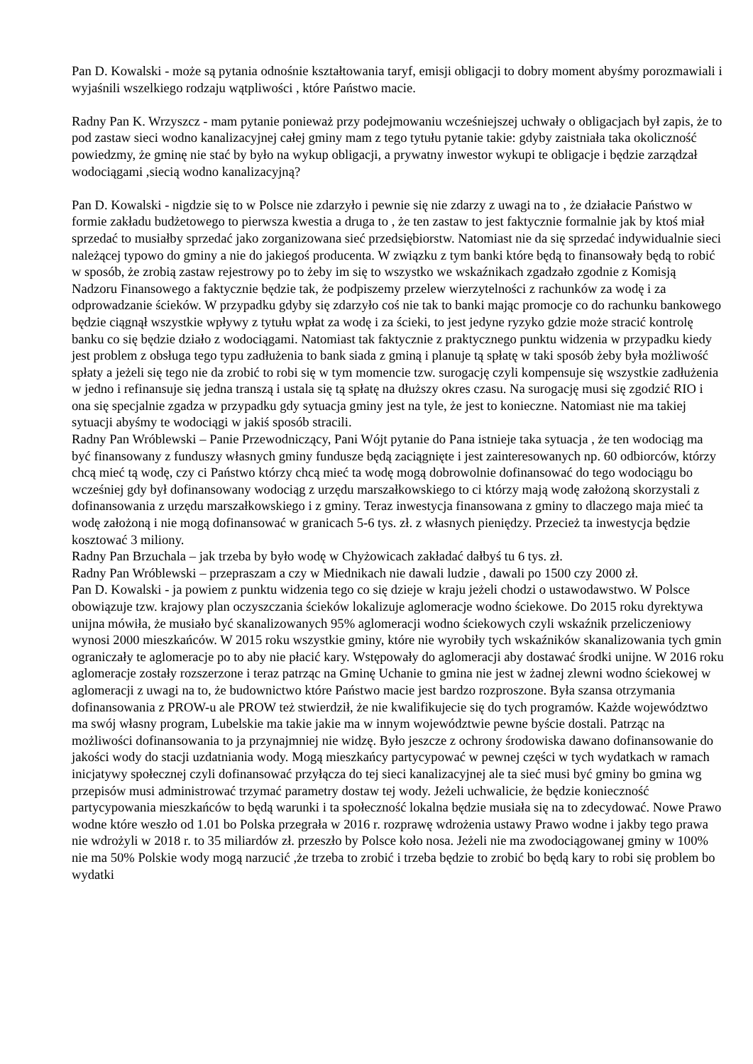Pan D. Kowalski - może są pytania odnośnie kształtowania taryf, emisji obligacji to dobry moment abyśmy porozmawiali i wyjaśnili wszelkiego rodzaju wątpliwości , które Państwo macie.
Radny Pan K. Wrzyszcz - mam pytanie ponieważ przy podejmowaniu wcześniejszej uchwały o obligacjach był zapis, że to pod zastaw sieci wodno kanalizacyjnej całej gminy mam z tego tytułu pytanie takie: gdyby zaistniała taka okoliczność powiedzmy, że gminę nie stać by było na wykup obligacji, a prywatny inwestor wykupi te obligacje i będzie zarządzał wodociągami ,siecią wodno kanalizacyjną?
Pan D. Kowalski - nigdzie się to w Polsce nie zdarzyło i pewnie się nie zdarzy z uwagi na to , że działacie Państwo w formie zakładu budżetowego to pierwsza kwestia a druga to , że ten zastaw to jest faktycznie formalnie jak by ktoś miał sprzedać to musiałby sprzedać jako zorganizowana sieć przedsiębiorstw. Natomiast nie da się sprzedać indywidualnie sieci należącej typowo do gminy a nie do jakiegoś producenta. W związku z tym banki które będą to finansowały będą to robić w sposób, że zrobią zastaw rejestrowy po to żeby im się to wszystko we wskaźnikach zgadzało zgodnie z Komisją Nadzoru Finansowego a faktycznie będzie tak, że podpiszemy przelew wierzytelności z rachunków za wodę i za odprowadzanie ścieków. W przypadku gdyby się zdarzyło coś nie tak to banki mając promocje co do rachunku bankowego będzie ciągnął wszystkie wpływy z tytułu wpłat za wodę i za ścieki, to jest jedyne ryzyko gdzie może stracić kontrolę banku co się będzie działo z wodociągami. Natomiast tak faktycznie z praktycznego punktu widzenia w przypadku kiedy jest problem z obsługa tego typu zadłużenia to bank siada z gminą i planuje tą spłatę w taki sposób żeby była możliwość spłaty a jeżeli się tego nie da zrobić to robi się w tym momencie tzw. surogację czyli kompensuje się wszystkie zadłużenia w jedno i refinansuje się jedna transzą i ustala się tą spłatę na dłuższy okres czasu. Na surogację musi się zgodzić RIO i ona się specjalnie zgadza w przypadku gdy sytuacja gminy jest na tyle, że jest to konieczne. Natomiast nie ma takiej sytuacji abyśmy te wodociągi w jakiś sposób stracili.
Radny Pan Wróblewski – Panie Przewodniczący, Pani Wójt pytanie do Pana istnieje taka sytuacja , że ten wodociąg ma być finansowany z funduszy własnych gminy fundusze będą zaciągnięte i jest zainteresowanych np. 60 odbiorców, którzy chcą mieć tą wodę, czy ci Państwo którzy chcą mieć ta wodę mogą dobrowolnie dofinansować do tego wodociągu bo wcześniej gdy był dofinansowany wodociąg z urzędu marszałkowskiego to ci którzy mają wodę założoną skorzystali z dofinansowania z urzędu marszałkowskiego i z gminy. Teraz inwestycja finansowana z gminy to dlaczego maja mieć ta wodę założoną i nie mogą dofinansować w granicach 5-6 tys. zł. z własnych pieniędzy. Przecież ta inwestycja będzie kosztować 3 miliony.
Radny Pan Brzuchala – jak trzeba by było wodę w Chyżowicach zakładać dałbyś tu 6 tys. zł.
Radny Pan Wróblewski – przepraszam a czy w Miednikach nie dawali ludzie , dawali po 1500 czy 2000 zł.
Pan D. Kowalski - ja powiem z punktu widzenia tego co się dzieje w kraju jeżeli chodzi o ustawodawstwo. W Polsce obowiązuje tzw. krajowy plan oczyszczania ścieków lokalizuje aglomeracje wodno ściekowe. Do 2015 roku dyrektywa unijna mówiła, że musiało być skanalizowanych 95% aglomeracji wodno ściekowych czyli wskaźnik przeliczeniowy wynosi 2000 mieszkańców. W 2015 roku wszystkie gminy, które nie wyrobiły tych wskaźników skanalizowania tych gmin ograniczały te aglomeracje po to aby nie płacić kary. Wstępowały do aglomeracji aby dostawać środki unijne. W 2016 roku aglomeracje zostały rozszerzone i teraz patrząc na Gminę Uchanie to gmina nie jest w żadnej zlewni wodno ściekowej w aglomeracji z uwagi na to, że budownictwo które Państwo macie jest bardzo rozproszone. Była szansa otrzymania dofinansowania z PROW-u ale PROW też stwierdził, że nie kwalifikujecie się do tych programów. Każde województwo ma swój własny program, Lubelskie ma takie jakie ma w innym województwie pewne byście dostali. Patrząc na możliwości dofinansowania to ja przynajmniej nie widzę. Było jeszcze z ochrony środowiska dawano dofinansowanie do jakości wody do stacji uzdatniania wody. Mogą mieszkańcy partycypować w pewnej części w tych wydatkach w ramach inicjatywy społecznej czyli dofinansować przyłącza do tej sieci kanalizacyjnej ale ta sieć musi być gminy bo gmina wg przepisów musi administrować trzymać parametry dostaw tej wody. Jeżeli uchwalicie, że będzie konieczność partycypowania mieszkańców to będą warunki i ta społeczność lokalna będzie musiała się na to zdecydować. Nowe Prawo wodne które weszło od 1.01 bo Polska przegrała w 2016 r. rozprawę wdrożenia ustawy Prawo wodne i jakby tego prawa nie wdrożyli w 2018 r. to 35 miliardów zł. przeszło by Polsce koło nosa. Jeżeli nie ma zwodociągowanej gminy w 100% nie ma 50% Polskie wody mogą narzucić ,że trzeba to zrobić i trzeba będzie to zrobić bo będą kary to robi się problem bo wydatki